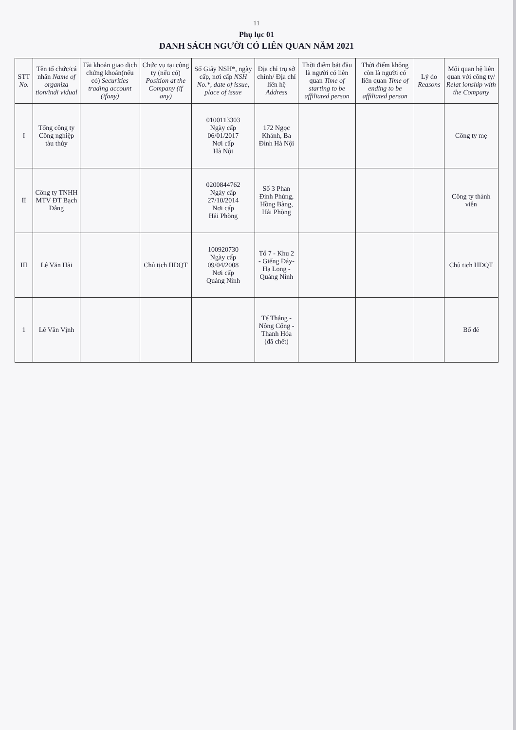11
Phụ lục 01
DANH SÁCH NGƯỜI CÓ LIÊN QUAN NĂM 2021
| STT No. | Tên tổ chức/cá nhân Name of organiza tion/indi vidual | Tài khoản giao dịch chứng khoán(nếu có) Securities trading account (ifany) | Chức vụ tại công ty (nếu có) Position at the Company (if any) | Số Giấy NSH*, ngày cấp, nơi cấp NSH No.*, date of issue, place of issue | Địa chỉ trụ sở chính/ Địa chỉ liên hệ Address | Thời điểm bắt đầu là người có liên quan Time of starting to be affiliated person | Thời điểm không còn là người có liên quan Time of ending to be affiliated person | Lý do Reasons | Mối quan hệ liên quan với công ty/ Relat ionship with the Company |
| --- | --- | --- | --- | --- | --- | --- | --- | --- | --- |
| I | Tổng công ty Công nghiệp tàu thủy | | | 0100113303 Ngày cấp 06/01/2017 Nơi cấp Hà Nội | 172 Ngọc Khánh, Ba Đình Hà Nội | | | | Công ty mẹ |
| II | Công ty TNHH MTV ĐT Bạch Đằng | | | 0200844762 Ngày cấp 27/10/2014 Nơi cấp Hải Phòng | Số 3 Phan Đình Phùng, Hồng Bàng, Hải Phòng | | | | Công ty thành viên |
| III | Lê Văn Hải | | Chủ tịch HĐQT | 100920730 Ngày cấp 09/04/2008 Nơi cấp Quảng Ninh | Tổ 7 - Khu 2 - Giếng Đáy- Hạ Long - Quảng Ninh | | | | Chủ tịch HĐQT |
| 1 | Lê Văn Vịnh | | | | Tế Thắng - Nông Cống - Thanh Hóa (đã chết) | | | | Bố đẻ |